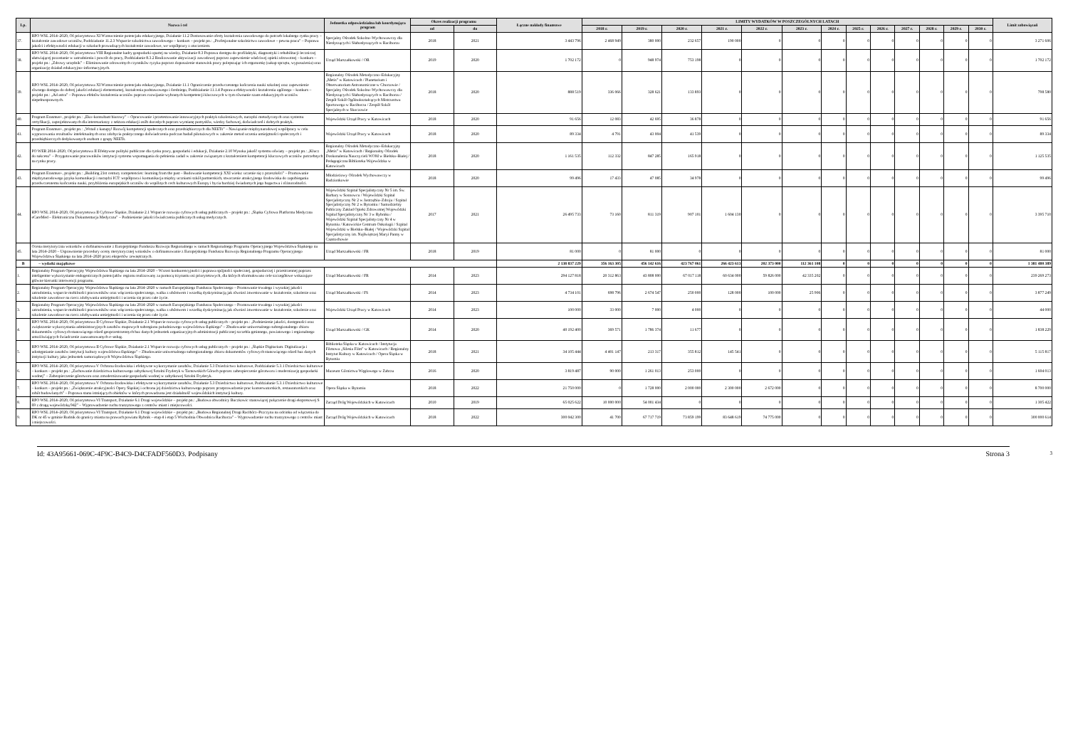| Lp. | Nazwa i cel | Jednostka odpowiedzialna lub koordynująca program | Okres realizacji programu | | Łączne nakłady finansowe | LIMITY WYDATKÓW W POSZCZEGÓLNYCH LATACH | | | | | | | | | | | | | Limit zobowiązań |
| --- | --- | --- | --- | --- | --- | --- | --- | --- | --- | --- | --- | --- | --- | --- | --- | --- | --- | --- | --- |
| | | | od | do | | 2018 r. | 2019 r. | 2020 r. | 2021 r. | 2022 r. | 2023 r. | 2024 r. | 2025 r. | 2026 r. | 2027 r. | 2028 r. | 2029 r. | 2030 r. | |
| 37. | RPO WSL 2014–2020, Oś priorytetowa XI Wzmocnienie potencjału edukacyjnego, Działanie 11.2 Dostosowanie oferty kształcenia zawodowego do potrzeb lokalnego rynku pracy – kształcenie zawodowe uczniów, Poddziałanie 11.2.3 Wsparcie szkolnictwa zawodowego – konkurs – projekt pn.: „Profesjonalne szkolnictwo zawodowe – pewna praca” – Poprawa jakości i efektywności edukacji w szkołach prowadzących kształcenie zawodowe, we współpracy z otoczeniem. | Specjalny Ośrodek Szkolno–Wychowawczy dla Niesłyszących i Słabosłyszących w Raciborzu | 2018 | 2021 | 3 443 796 | 2 468 949 | 380 000 | 232 657 | 190 000 | 0 | 0 | 0 | 0 | 0 | 0 | 0 | 0 | 0 | 3 271 606 |
| 38. | RPO WSL 2014–2020, Oś priorytetowa VIII Regionalne kadry gospodarki opartej na wiedzy, Działanie 8.3 Poprawa dostępu do profilaktyki, diagnostyki i rehabilitacji leczniczej ułatwiającej pozostanie w zatrudnieniu i powrót do pracy, Poddziałanie 8.3.2 Realizowanie aktywizacji zawodowej poprzez zapewnienie właściwej opieki zdrowotnej – konkurs – projekt pn.: „Zdrowy urzędnik” – Eliminowanie zdrowotnych czynników ryzyka poprzez doposażenie stanowisk pracy polepszając ich ergonomię (zakup sprzętu, wyposażenia) oraz organizację działań edukacyjno–informacyjnych. | Urząd Marszałkowski / OR | 2019 | 2020 | 1 702 172 | 0 | 948 974 | 753 198 | 0 | 0 | 0 | 0 | 0 | 0 | 0 | 0 | 0 | 0 | 1 702 172 |
| 39. | RPO WSL 2014–2020, Oś priorytetowa XI Wzmocnienie potencjału edukacyjnego, Działanie 11.1 Ograniczenie przedwczesnego kończenia nauki szkolnej oraz zapewnienie równego dostępu do dobrej jakości edukacji elementarnej, kształcenia podstawowego i średniego, Poddziałanie 11.1.4 Poprawa efektywności kształcenia ogólnego – konkurs – projekt pn.: „Ad astra” – Poprawa efektów kształcenia uczniów poprzez rozwijanie wybranych kompetencji kluczowych w tym równanie szans edukacyjnych uczniów niepełnosprawnych. | Regionalny Ośrodek Metodyczno–Edukacyjny „Metis” w Katowicach / Planetarium i Obserwatorium Astronomiczne w Chorzowie / Specjalny Ośrodek Szkolno–Wychowawczy dla Niesłyszących i Słabosłyszących w Raciborzu / Zespół Szkół Ogólnokształcących Mistrzostwa Sportowego w Raciborzu / Zespół Szkół Specjalnych w Skoczowie | 2018 | 2020 | 888 519 | 336 066 | 328 621 | 133 893 | 0 | 0 | 0 | 0 | 0 | 0 | 0 | 0 | 0 | 0 | 798 580 |
| 40. | Program Erasmus+, projekt pn.: „Eko–konsultant biurowy” – Opracowanie i przetestowanie innowacyjnych praktyk szkoleniowych, narzędzi metodycznych oraz systemu certyfikacji, zaprojektowanych dla interesariuszy z sektora edukacji osób dorosłych poprzez wymianę pomysłów, wiedzy fachowej, doświadczeń i dobrych praktyk. | Wojewódzki Urząd Pracy w Katowicach | 2018 | 2020 | 91 656 | 12 083 | 42 695 | 36 878 | 0 | 0 | 0 | 0 | 0 | 0 | 0 | 0 | 0 | 0 | 91 656 |
| 41. | Program Erasmus+, projekt pn.: „Wstań z kanapy! Rozwój kompetencji społecznych oraz przedsiębiorczych dla NEETs” – Nawiązanie międzynarodowej współpracy w celu wypracowania rezultatów intelektualnych oraz zdobycia praktycznego doświadczenia podczas badań pilotażowych w zakresie metod uczenia umiejętności społecznych i przedsiębiorczych dedykowanych osobom z grupy NEETs. | Wojewódzki Urząd Pracy w Katowicach | 2018 | 2020 | 89 334 | 4 791 | 43 004 | 41 539 | 0 | 0 | 0 | 0 | 0 | 0 | 0 | 0 | 0 | 0 | 89 334 |
| 42. | PO WER 2014–2020, Oś priorytetowa II Efektywne polityki publiczne dla rynku pracy, gospodarki i edukacji, Działanie 2.10 Wysoka jakość systemu oświaty – projekt pn.: „Klucz do sukcesu” – Przygotowanie pracowników instytucji systemu wspomagania do pełnienia zadań w zakresie związanym z kształceniem kompetencji kluczowych uczniów potrzebnych na rynku pracy. | Regionalny Ośrodek Metodyczno–Edukacyjny „Metis” w Katowicach / Regionalny Ośrodek Doskonalenia Nauczycieli WOM w Bielsku–Białej / Pedagogiczna Biblioteka Wojewódzka w Katowicach | 2018 | 2020 | 1 161 535 | 112 332 | 847 285 | 165 918 | 0 | 0 | 0 | 0 | 0 | 0 | 0 | 0 | 0 | 0 | 1 125 535 |
| 43. | Program Erasmus+, projekt pn.: „Building 21st century competencies: learning from the past – Budowanie kompetencji XXI wieku: uczenie się z przeszłości” – Promowanie międzynarodowego języka komunikacji i narzędzi ICT: współpraca i komunikacja między uczniami szkół partnerskich, stworzenie atrakcyjnego środowiska do zapobiegania przedwczesnemu kończeniu nauki, przybliżenia europejskich uczniów do wspólnych cech kulturowych Europy i bycia bardziej świadomych jego bogactwa i różnorodności. | Młodzieżowy Ośrodek Wychowawczy w Radzionkowie | 2018 | 2020 | 99 496 | 17 433 | 47 085 | 34 978 | 0 | 0 | 0 | 0 | 0 | 0 | 0 | 0 | 0 | 0 | 99 496 |
| 44. | RPO WSL 2014–2020, Oś priorytetowa II Cyfrowe Śląskie, Działanie 2.1 Wsparcie rozwoju cyfrowych usług publicznych – projekt pn.: „Śląska Cyfrowa Platforma Medyczna eCareMed – Elektroniczna Dokumentacja Medyczna” – Podniesienie jakości świadczenia publicznych usług medycznych. | Wojewódzki Szpital Specjalistyczny Nr 5 im. Św. Barbary w Sosnowcu / Wojewódzki Szpital Specjalistyczny Nr 2 w Jastrzębiu–Zdroju / Szpital Specjalistyczny Nr 2 w Bytomiu / Samodzielny Publiczny Zakład Opieki Zdrowotnej Wojewódzki Szpital Specjalistyczny Nr 3 w Rybniku / Wojewódzki Szpital Specjalistyczny Nr 4 w Bytomiu / Katowickie Centrum Onkologii / Szpital Wojewódzki w Bielsku–Białej / Wojewódzki Szpital Specjalistyczny im. Najświętszej Maryi Panny w Częstochowie | 2017 | 2021 | 26 495 733 | 73 160 | 811 319 | 907 101 | 1 604 130 | 0 | 0 | 0 | 0 | 0 | 0 | 0 | 0 | 0 | 3 395 710 |
| 45. | Ocena merytoryczna wniosków o dofinansowanie z Europejskiego Funduszu Rozwoju Regionalnego w ramach Regionalnego Programu Operacyjnego Województwa Śląskiego na lata 2014–2020 – Usprawnienie procedury oceny merytorycznej wniosków o dofinansowanie z Europejskiego Funduszu Rozwoju Regionalnego Programu Operacyjnego Województwa Śląskiego na lata 2014–2020 przez ekspertów zewnętrznych. | Urząd Marszałkowski / FR | 2018 | 2019 | 81 000 | 0 | 81 000 | 0 | 0 | 0 | 0 | 0 | 0 | 0 | 0 | 0 | 0 | 0 | 81 000 |
| B | – wydatki majątkowe | | | | 2 138 837 229 | 356 163 305 | 456 142 616 | 423 767 061 | 266 423 613 | 202 373 000 | 112 361 108 | 0 | 0 | 0 | 0 | 0 | 0 | 0 | 1 381 480 389 |
| 1. | Regionalny Program Operacyjny Województwa Śląskiego na lata 2014–2020 – Wzrost konkurencyjności i poprawa spójności społecznej, gospodarczej i przestrzennej poprzez inteligentne wykorzystanie endogenicznych potencjałów regionu realizowany za pomocą trzynastu osi priorytetowych, dla których sformułowano cele szczegółowe wskazujące główne kierunki interwencji programu. | Urząd Marszałkowski / FR | 2014 | 2023 | 294 127 818 | 20 312 863 | 43 808 000 | 67 017 118 | 60 634 000 | 59 826 000 | 42 335 202 | 0 | 0 | 0 | 0 | 0 | 0 | 0 | 239 269 273 |
| 2. | Regionalny Program Operacyjny Województwa Śląskiego na lata 2014–2020 w ramach Europejskiego Funduszu Społecznego – Promowanie trwałego i wysokiej jakości zatrudnienia, wsparcie mobilności pracowników oraz włączenia społecznego, walka z ubóstwem i wszelką dyskryminacją jak również inwestowanie w kształcenie, szkolenie oraz szkolenie zawodowe na rzecz zdobywania umiejętności i uczenia się przez całe życie. | Urząd Marszałkowski / FS | 2014 | 2023 | 4 734 101 | 698 796 | 2 674 547 | 250 000 | 128 000 | 100 000 | 25 906 | 0 | 0 | 0 | 0 | 0 | 0 | 0 | 3 877 249 |
| 3. | Regionalny Program Operacyjny Województwa Śląskiego na lata 2014–2020 w ramach Europejskiego Funduszu Społecznego – Promowanie trwałego i wysokiej jakości zatrudnienia, wsparcie mobilności pracowników oraz włączenia społecznego, walka z ubóstwem i wszelką dyskryminacją jak również inwestowanie w kształcenie, szkolenie oraz szkolenie zawodowe na rzecz zdobywania umiejętności i uczenia się przez całe życie. | Wojewódzki Urząd Pracy w Katowicach | 2014 | 2023 | 100 000 | 33 000 | 7 000 | 4 000 | 0 | 0 | 0 | 0 | 0 | 0 | 0 | 0 | 0 | 0 | 44 000 |
| 4. | RPO WSL 2014–2020, Oś priorytetowa II Cyfrowe Śląskie, Działanie 2.1 Wsparcie rozwoju cyfrowych usług publicznych – projekt pn.: „Podniesienie jakości, dostępności oraz zwiększenie wykorzystania administracyjnych zasobów mapowych subregionu południowego województwa śląskiego” – Zbudowanie uniwersalnego subregionalnego zbioru dokumentów cyfrowych stanowiącego rdzeń geoprzestrzennych baz danych jednostek organizacyjnych administracji publicznej szczebla gminnego, powiatowego i regionalnego umożliwiających świadczenie zaawansowanych e–usług. | Urząd Marszałkowski / GK | 2014 | 2020 | 40 192 400 | 369 571 | 1 786 374 | 11 677 | 0 | 0 | 0 | 0 | 0 | 0 | 0 | 0 | 0 | 0 | 1 838 229 |
| 5. | RPO WSL 2014–2020, Oś priorytetowa II Cyfrowe Śląskie, Działanie 2.1 Wsparcie rozwoju cyfrowych usług publicznych – projekt pn.: „Śląskie Digitarium. Digitalizacja i udostępnianie zasobów instytucji kultury województwa śląskiego” – Zbudowanie uniwersalnego subregionalnego zbioru dokumentów cyfrowych stanowiącego rdzeń baz danych instytucji kultury jako jednostek samorządowych Województwa Śląskiego. | Biblioteka Śląska w Katowicach / Instytucja Filmowa „Silesia Film” w Katowicach / Regionalny Instytut Kultury w Katowicach / Opera Śląska w Bytomiu | 2018 | 2021 | 34 105 444 | 4 401 147 | 213 317 | 355 812 | 145 541 | 0 | 0 | 0 | 0 | 0 | 0 | 0 | 0 | 0 | 5 115 817 |
| 6. | RPO WSL 2014–2020, Oś priorytetowa V Ochrona środowiska i efektywne wykorzystanie zasobów, Działanie 5.3 Dziedzictwo kulturowe, Poddziałanie 5.3.1 Dziedzictwo kulturowe – konkurs – projekt pn.: „Zachowanie dziedzictwa kulturowego zabytkowej Sztolni Fryderyk w Tarnowskich Górach poprzez zabezpieczenie górotworu i modernizację gospodarki wodnej” – Zabezpieczenie górotworu oraz zmodernizowanie gospodarki wodnej w zabytkowej Sztolni Fryderyk. | Muzeum Górnictwa Węglowego w Zabrzu | 2016 | 2020 | 3 819 487 | 90 000 | 1 261 013 | 253 000 | 0 | 0 | 0 | 0 | 0 | 0 | 0 | 0 | 0 | 0 | 1 604 013 |
| 7. | RPO WSL 2014–2020, Oś priorytetowa V Ochrona środowiska i efektywne wykorzystanie zasobów, Działanie 5.3 Dziedzictwo kulturowe, Poddziałanie 5.3.1 Dziedzictwo kulturowe – konkurs – projekt pn.: „Zwiększenie atrakcyjności Opery Śląskiej i ochrona jej dziedzictwa kulturowego poprzez przeprowadzenie prac konserwatorskich, restauratorskich oraz robót budowlanych” – Poprawa stanu istniejących obiektów w których prowadzona jest działalność wojewódzkich instytucji kultury. | Opera Śląska w Bytomiu | 2018 | 2022 | 21 750 000 | 0 | 1 728 000 | 2 000 000 | 2 300 000 | 2 672 000 | 0 | 0 | 0 | 0 | 0 | 0 | 0 | 0 | 8 700 000 |
| 8. | RPO WSL 2014–2020, Oś priorytetowa VI Transport, Działanie 6.1 Drogi wojewódzkie – projekt pn.: „Budowa obwodnicy Buczkowic stanowiącej połączenie drogi ekspresowej S 69 z drogą wojewódzką 942” – Wyprowadzenie ruchu tranzytowego z centrów miast i miejscowości. | Zarząd Dróg Wojewódzkich w Katowicach | 2010 | 2019 | 65 025 622 | 10 000 000 | 54 001 434 | 0 | 0 | 0 | 0 | 0 | 0 | 0 | 0 | 0 | 0 | 0 | 1 305 422 |
| 9. | RPO WSL 2014–2020, Oś priorytetowa VI Transport, Działanie 6.1 Drogi wojewódzkie – projekt pn.: „Budowa Regionalnej Drogi Racibórz–Pszczyna na odcinku od włączenia do DK nr 45 w gminie Rudnik do granicy miasta na prawach powiatu Rybnik – etap 4 i etap 5 Wschodnia Obwodnica Raciborza” – Wyprowadzenie ruchu tranzytowego z centrów miast i miejscowości. | Zarząd Dróg Wojewódzkich w Katowicach | 2018 | 2022 | 300 042 300 | 41 700 | 67 717 719 | 73 859 199 | 83 648 619 | 74 775 000 | 0 | 0 | 0 | 0 | 0 | 0 | 0 | 0 | 300 000 614 |
Id: 43A95661-069C-4F9C-B4C9-D4CFADF560D3. Podpisany Strona 3
3